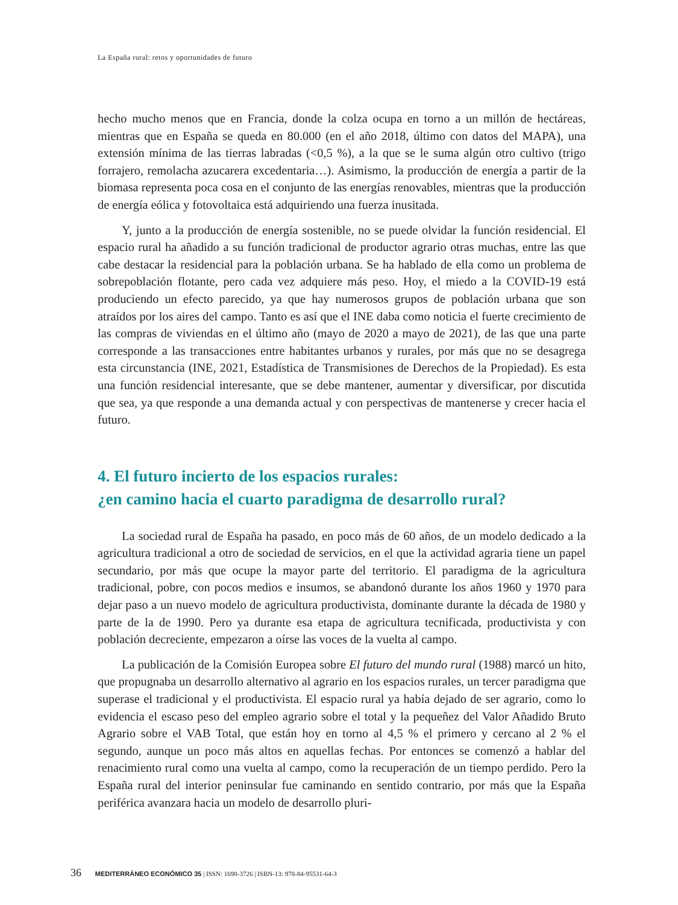La España rural: retos y oportunidades de futuro
hecho mucho menos que en Francia, donde la colza ocupa en torno a un millón de hectáreas, mientras que en España se queda en 80.000 (en el año 2018, último con datos del MAPA), una extensión mínima de las tierras labradas (<0,5 %), a la que se le suma algún otro cultivo (trigo forrajero, remolacha azucarera excedentaria…). Asimismo, la producción de energía a partir de la biomasa representa poca cosa en el conjunto de las energías renovables, mientras que la producción de energía eólica y fotovoltaica está adquiriendo una fuerza inusitada.
Y, junto a la producción de energía sostenible, no se puede olvidar la función residencial. El espacio rural ha añadido a su función tradicional de productor agrario otras muchas, entre las que cabe destacar la residencial para la población urbana. Se ha hablado de ella como un problema de sobrepoblación flotante, pero cada vez adquiere más peso. Hoy, el miedo a la COVID-19 está produciendo un efecto parecido, ya que hay numerosos grupos de población urbana que son atraídos por los aires del campo. Tanto es así que el INE daba como noticia el fuerte crecimiento de las compras de viviendas en el último año (mayo de 2020 a mayo de 2021), de las que una parte corresponde a las transacciones entre habitantes urbanos y rurales, por más que no se desagrega esta circunstancia (INE, 2021, Estadística de Transmisiones de Derechos de la Propiedad). Es esta una función residencial interesante, que se debe mantener, aumentar y diversificar, por discutida que sea, ya que responde a una demanda actual y con perspectivas de mantenerse y crecer hacia el futuro.
4. El futuro incierto de los espacios rurales:
¿en camino hacia el cuarto paradigma de desarrollo rural?
La sociedad rural de España ha pasado, en poco más de 60 años, de un modelo dedicado a la agricultura tradicional a otro de sociedad de servicios, en el que la actividad agraria tiene un papel secundario, por más que ocupe la mayor parte del territorio. El paradigma de la agricultura tradicional, pobre, con pocos medios e insumos, se abandonó durante los años 1960 y 1970 para dejar paso a un nuevo modelo de agricultura productivista, dominante durante la década de 1980 y parte de la de 1990. Pero ya durante esa etapa de agricultura tecnificada, productivista y con población decreciente, empezaron a oírse las voces de la vuelta al campo.
La publicación de la Comisión Europea sobre El futuro del mundo rural (1988) marcó un hito, que propugnaba un desarrollo alternativo al agrario en los espacios rurales, un tercer paradigma que superase el tradicional y el productivista. El espacio rural ya había dejado de ser agrario, como lo evidencia el escaso peso del empleo agrario sobre el total y la pequeñez del Valor Añadido Bruto Agrario sobre el VAB Total, que están hoy en torno al 4,5 % el primero y cercano al 2 % el segundo, aunque un poco más altos en aquellas fechas. Por entonces se comenzó a hablar del renacimiento rural como una vuelta al campo, como la recuperación de un tiempo perdido. Pero la España rural del interior peninsular fue caminando en sentido contrario, por más que la España periférica avanzara hacia un modelo de desarrollo pluri-
36 MEDITERRÁNEO ECONÓMICO 35 | ISSN: 1698-3726 | ISBN-13: 978-84-95531-64-3